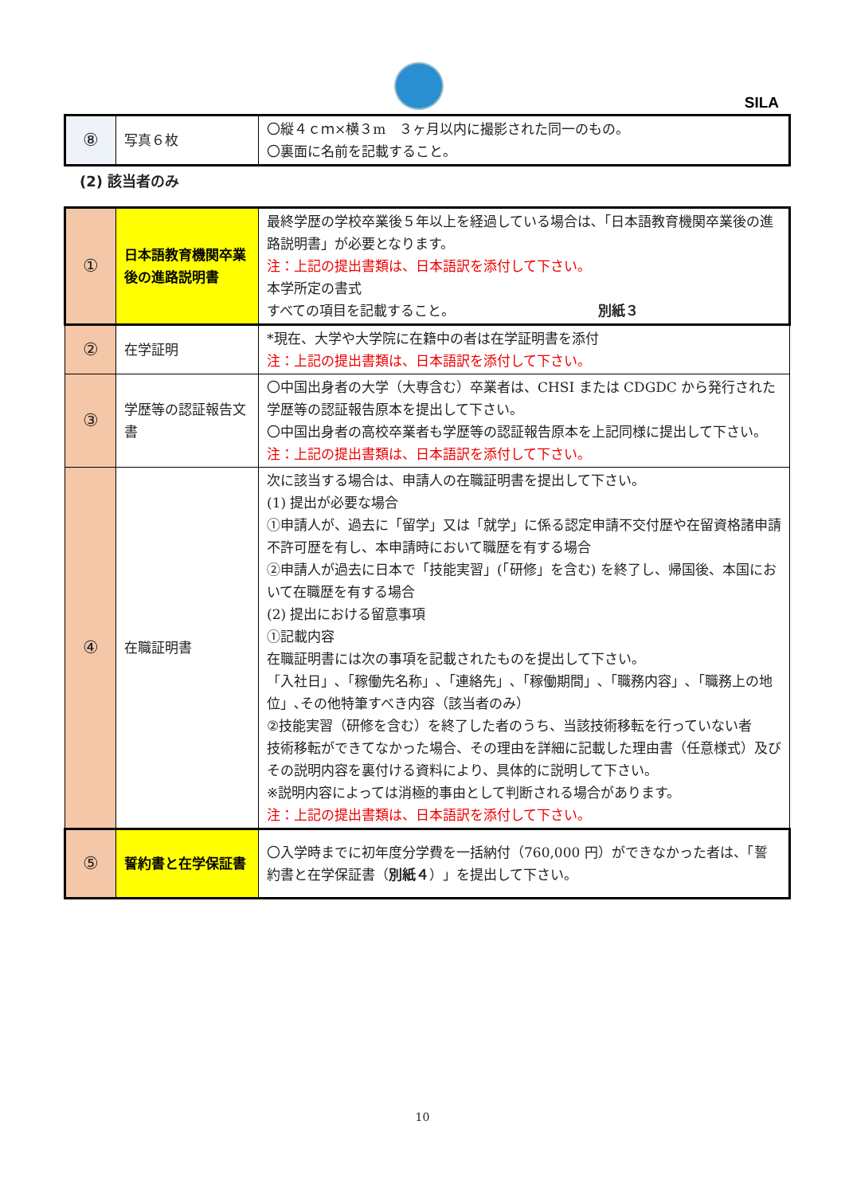SILA
| ⑧ | 写真６枚 | 〇縦４ｃｍ×横３m ３ヶ月以内に撮影された同一のもの。 〇裏面に名前を記載すること。 |
(2) 該当者のみ
| ① | 日本語教育機関卒業後の進路説明書 | 最終学歴の学校卒業後５年以上を経過している場合は､「日本語教育機関卒業後の進路説明書」が必要となります。 注：上記の提出書類は、日本語訳を添付して下さい。 本学所定の書式 すべての項目を記載すること。 別紙３ |
| ② | 在学証明 | *現在、大学や大学院に在籍中の者は在学証明書を添付 注：上記の提出書類は、日本語訳を添付して下さい。 |
| ③ | 学歴等の認証報告文書 | 〇中国出身者の大学（大専含む）卒業者は、CHSI または CDGDC から発行された学歴等の認証報告原本を提出して下さい。 〇中国出身者の高校卒業者も学歴等の認証報告原本を上記同様に提出して下さい。 注：上記の提出書類は、日本語訳を添付して下さい。 |
| ④ | 在職証明書 | 次に該当する場合は、申請人の在職証明書を提出して下さい。 (1) 提出が必要な場合 ①申請人が、過去に「留学」又は「就学」に係る認定申請不交付歴や在留資格諸申請不許可歴を有し、本申請時において職歴を有する場合 ②申請人が過去に日本で「技能実習」(「研修」を含む) を終了し、帰国後、本国において在職歴を有する場合 (2) 提出における留意事項 ①記載内容 在職証明書には次の事項を記載されたものを提出して下さい。 「入社日」､「稼働先名称」､「連絡先」､「稼働期間」､「職務内容」､「職務上の地位」､その他特筆すべき内容（該当者のみ） ②技能実習（研修を含む）を終了した者のうち、当該技術移転を行っていない者 技術移転ができてなかった場合、その理由を詳細に記載した理由書（任意様式）及びその説明内容を裏付ける資料により、具体的に説明して下さい。 ※説明内容によっては消極的事由として判断される場合があります。 注：上記の提出書類は、日本語訳を添付して下さい。 |
| ⑤ | 誓約書と在学保証書 | 〇入学時までに初年度分学費を一括納付（760,000 円）ができなかった者は、「誓約書と在学保証書（ 別紙４ ）」を提出して下さい。 |
10